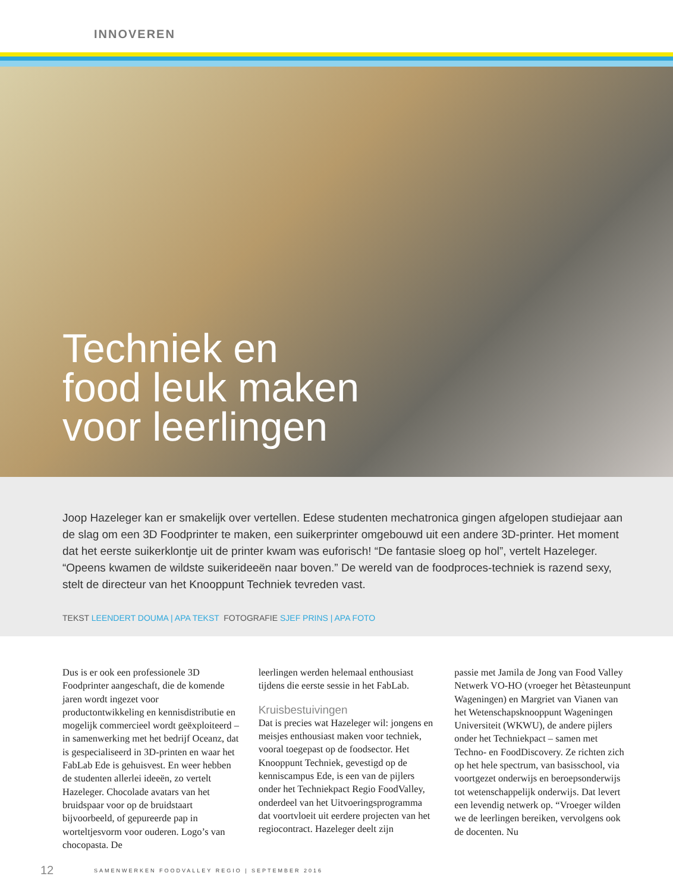INNOVEREN
Techniek en
food leuk maken
voor leerlingen
Joop Hazeleger kan er smakelijk over vertellen. Edese studenten mechatronica gingen afgelopen studiejaar aan de slag om een 3D Foodprinter te maken, een suikerprinter omgebouwd uit een andere 3D-printer. Het moment dat het eerste suikerklontje uit de printer kwam was euforisch! “De fantasie sloeg op hol”, vertelt Hazeleger. “Opeens kwamen de wildste suikerideeën naar boven.” De wereld van de foodproces-techniek is razend sexy, stelt de directeur van het Knooppunt Techniek tevreden vast.
TEKST LEENDERT DOUMA | APA TEKST FOTOGRAFIE SJEF PRINS | APA FOTO
Dus is er ook een professionele 3D Foodprinter aangeschaft, die de komende jaren wordt ingezet voor productontwikkeling en kennisdistributie en mogelijk commercieel wordt geëxploiteerd – in samenwerking met het bedrijf Oceanz, dat is gespecialiseerd in 3D-printen en waar het FabLab Ede is gehuisvest. En weer hebben de studenten allerlei ideeën, zo vertelt Hazeleger. Chocolade avatars van het bruidspaar voor op de bruidstaart bijvoorbeeld, of gepureerde pap in worteltjesvorm voor ouderen. Logo’s van chocopasta. De
leerlingen werden helemaal enthousiast tijdens die eerste sessie in het FabLab.
Kruisbestuivingen
Dat is precies wat Hazeleger wil: jongens en meisjes enthousiast maken voor techniek, vooral toegepast op de foodsector. Het Knooppunt Techniek, gevestigd op de kenniscampus Ede, is een van de pijlers onder het Techniekpact Regio FoodValley, onderdeel van het Uitvoeringsprogramma dat voortvloeit uit eerdere projecten van het regiocontract. Hazeleger deelt zijn
passie met Jamila de Jong van Food Valley Netwerk VO-HO (vroeger het Bètasteunpunt Wageningen) en Margriet van Vianen van het Wetenschapsknooppunt Wageningen Universiteit (WKWU), de andere pijlers onder het Techniekpact – samen met Techno- en FoodDiscovery. Ze richten zich op het hele spectrum, van basisschool, via voortgezet onderwijs en beroepsonderwijs tot wetenschappelijk onderwijs. Dat levert een levendig netwerk op. “Vroeger wilden we de leerlingen bereiken, vervolgens ook de docenten. Nu
12 SAMENWERKEN FOODVALLEY REGIO | SEPTEMBER 2016